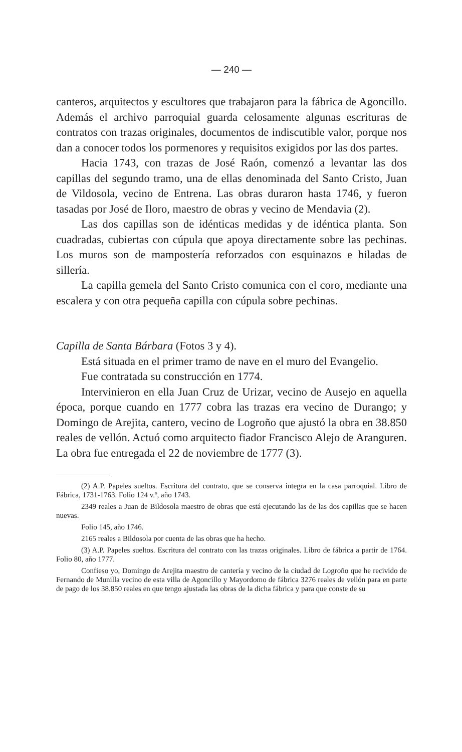— 240 —
canteros, arquitectos y escultores que trabajaron para la fábrica de Agoncillo. Además el archivo parroquial guarda celosamente algunas escrituras de contratos con trazas originales, documentos de indiscutible valor, porque nos dan a conocer todos los pormenores y requisitos exigidos por las dos partes.
Hacia 1743, con trazas de José Raón, comenzó a levantar las dos capillas del segundo tramo, una de ellas denominada del Santo Cristo, Juan de Vildosola, vecino de Entrena. Las obras duraron hasta 1746, y fueron tasadas por José de Iloro, maestro de obras y vecino de Mendavia (2).
Las dos capillas son de idénticas medidas y de idéntica planta. Son cuadradas, cubiertas con cúpula que apoya directamente sobre las pechinas. Los muros son de mampostería reforzados con esquinazos e hiladas de sillería.
La capilla gemela del Santo Cristo comunica con el coro, mediante una escalera y con otra pequeña capilla con cúpula sobre pechinas.
Capilla de Santa Bárbara (Fotos 3 y 4).
Está situada en el primer tramo de nave en el muro del Evangelio.
Fue contratada su construcción en 1774.
Intervinieron en ella Juan Cruz de Urizar, vecino de Ausejo en aquella época, porque cuando en 1777 cobra las trazas era vecino de Durango; y Domingo de Arejita, cantero, vecino de Logroño que ajustó la obra en 38.850 reales de vellón. Actuó como arquitecto fiador Francisco Alejo de Aranguren. La obra fue entregada el 22 de noviembre de 1777 (3).
(2) A.P. Papeles sueltos. Escritura del contrato, que se conserva íntegra en la casa parroquial. Libro de Fábrica, 1731-1763. Folio 124 v.º, año 1743.
2349 reales a Juan de Bildosola maestro de obras que está ejecutando las de las dos capillas que se hacen nuevas.
Folio 145, año 1746.
2165 reales a Bildosola por cuenta de las obras que ha hecho.
(3) A.P. Papeles sueltos. Escritura del contrato con las trazas originales. Libro de fábrica a partir de 1764. Folio 80, año 1777.
Confieso yo, Domingo de Arejita maestro de cantería y vecino de la ciudad de Logroño que he recivido de Fernando de Munilla vecino de esta villa de Agoncillo y Mayordomo de fábrica 3276 reales de vellón para en parte de pago de los 38.850 reales en que tengo ajustada las obras de la dicha fábrica y para que conste de su